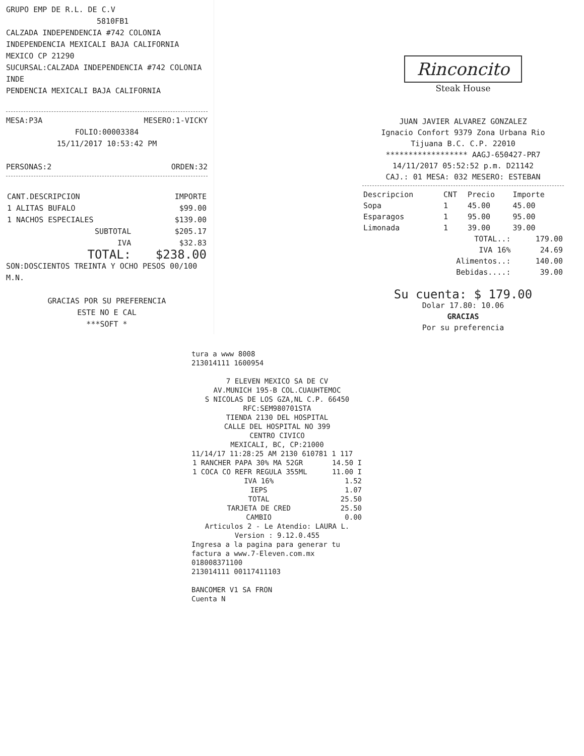GRUPO EMP DE R.L. DE C.V
5810FB1
CALZADA INDEPENDENCIA #742 COLONIA INDEPENDENCIA MEXICALI BAJA CALIFORNIA MEXICO CP 21290
SUCURSAL:CALZADA INDEPENDENCIA #742 COLONIA INDE
PENDENCIA MEXICALI BAJA CALIFORNIA
MESA:P3A MESERO:1-VICKY
FOLIO:00003384
15/11/2017 10:53:42 PM
PERSONAS:2 ORDEN:32
| CANT.DESCRIPCION | IMPORTE |
| --- | --- |
| 1 ALITAS BUFALO | $99.00 |
| 1 NACHOS ESPECIALES | $139.00 |
| SUBTOTAL | $205.17 |
| IVA | $32.83 |
| TOTAL: | $238.00 |
SON:DOSCIENTOS TREINTA Y OCHO PESOS 00/100 M.N.
GRACIAS POR SU PREFERENCIA
ESTE NO E CAL
***SOFT *
Rinconcito
Steak House
JUAN JAVIER ALVAREZ GONZALEZ
Ignacio Confort 9379 Zona Urbana Rio
Tijuana B.C. C.P. 22010
****************** AAGJ-650427-PR7
14/11/2017 05:52:52 p.m. D21142
CAJ.: 01 MESA: 032 MESERO: ESTEBAN
| Descripcion | CNT | Precio | Importe |
| --- | --- | --- | --- |
| Sopa | 1 | 45.00 | 45.00 |
| Esparagos | 1 | 95.00 | 95.00 |
| Limonada | 1 | 39.00 | 39.00 |
| TOTAL..: | | | 179.00 |
| IVA 16% | | | 24.69 |
| Alimentos..: | | | 140.00 |
| Bebidas....: | | | 39.00 |
Su cuenta: $ 179.00
Dolar 17.80: 10.06
GRACIAS
Por su preferencia
tura a www 8008
213014111 1600954
7 ELEVEN MEXICO SA DE CV
AV.MUNICH 195-B COL.CUAUHTEMOC
S NICOLAS DE LOS GZA,NL C.P. 66450
RFC:SEM980701STA
TIENDA 2130 DEL HOSPITAL
CALLE DEL HOSPITAL NO 399
CENTRO CIVICO
MEXICALI, BC, CP:21000
11/14/17 11:28:25 AM 2130 610781 1 117
| 1 RANCHER PAPA 30% MA 52GR | 14.50 I |
| 1 COCA CO REFR REGULA 355ML | 11.00 I |
| IVA 16% | 1.52 |
| IEPS | 1.07 |
| TOTAL | 25.50 |
| TARJETA DE CRED | 25.50 |
| CAMBIO | 0.00 |
Articulos 2 - Le Atendio: LAURA L.
Version : 9.12.0.455
Ingresa a la pagina para generar tu factura a www.7-Eleven.com.mx 018008371100
213014111 00117411103
BANCOMER V1 SA FRON
Cuenta N